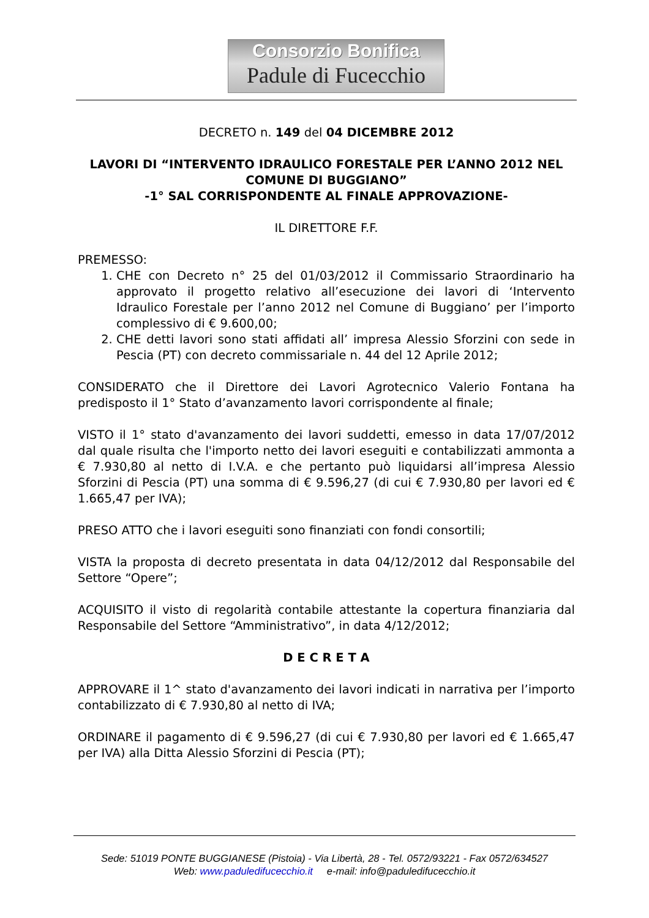Consorzio Bonifica
Padule di Fucecchio
DECRETO n. 149 del 04 DICEMBRE 2012
LAVORI DI “INTERVENTO IDRAULICO FORESTALE PER L’ANNO 2012 NEL COMUNE DI BUGGIANO”
-1° SAL CORRISPONDENTE AL FINALE APPROVAZIONE-
IL DIRETTORE F.F.
PREMESSO:
1. CHE con Decreto n° 25 del 01/03/2012 il Commissario Straordinario ha approvato il progetto relativo all’esecuzione dei lavori di ‘Intervento Idraulico Forestale per l’anno 2012 nel Comune di Buggiano’ per l’importo complessivo di € 9.600,00;
2. CHE detti lavori sono stati affidati all’ impresa Alessio Sforzini con sede in Pescia (PT) con decreto commissariale n. 44 del 12 Aprile 2012;
CONSIDERATO che il Direttore dei Lavori Agrotecnico Valerio Fontana ha predisposto il 1° Stato d’avanzamento lavori corrispondente al finale;
VISTO il 1° stato d'avanzamento dei lavori suddetti, emesso in data 17/07/2012 dal quale risulta che l'importo netto dei lavori eseguiti e contabilizzati ammonta a € 7.930,80 al netto di I.V.A. e che pertanto può liquidarsi all’impresa Alessio Sforzini di Pescia (PT) una somma di € 9.596,27 (di cui € 7.930,80 per lavori ed € 1.665,47 per IVA);
PRESO ATTO che i lavori eseguiti sono finanziati con fondi consortili;
VISTA la proposta di decreto presentata in data 04/12/2012 dal Responsabile del Settore “Opere”;
ACQUISITO il visto di regolarità contabile attestante la copertura finanziaria dal Responsabile del Settore “Amministrativo”, in data 4/12/2012;
D E C R E T A
APPROVARE il 1^ stato d'avanzamento dei lavori indicati in narrativa per l’importo contabilizzato di € 7.930,80 al netto di IVA;
ORDINARE il pagamento di € 9.596,27 (di cui € 7.930,80 per lavori ed € 1.665,47 per IVA) alla Ditta Alessio Sforzini di Pescia (PT);
Sede: 51019 PONTE BUGGIANESE (Pistoia) - Via Libertà, 28 - Tel. 0572/93221 - Fax 0572/634527
Web: www.paduledifucecchio.it e-mail: info@paduledifucecchio.it